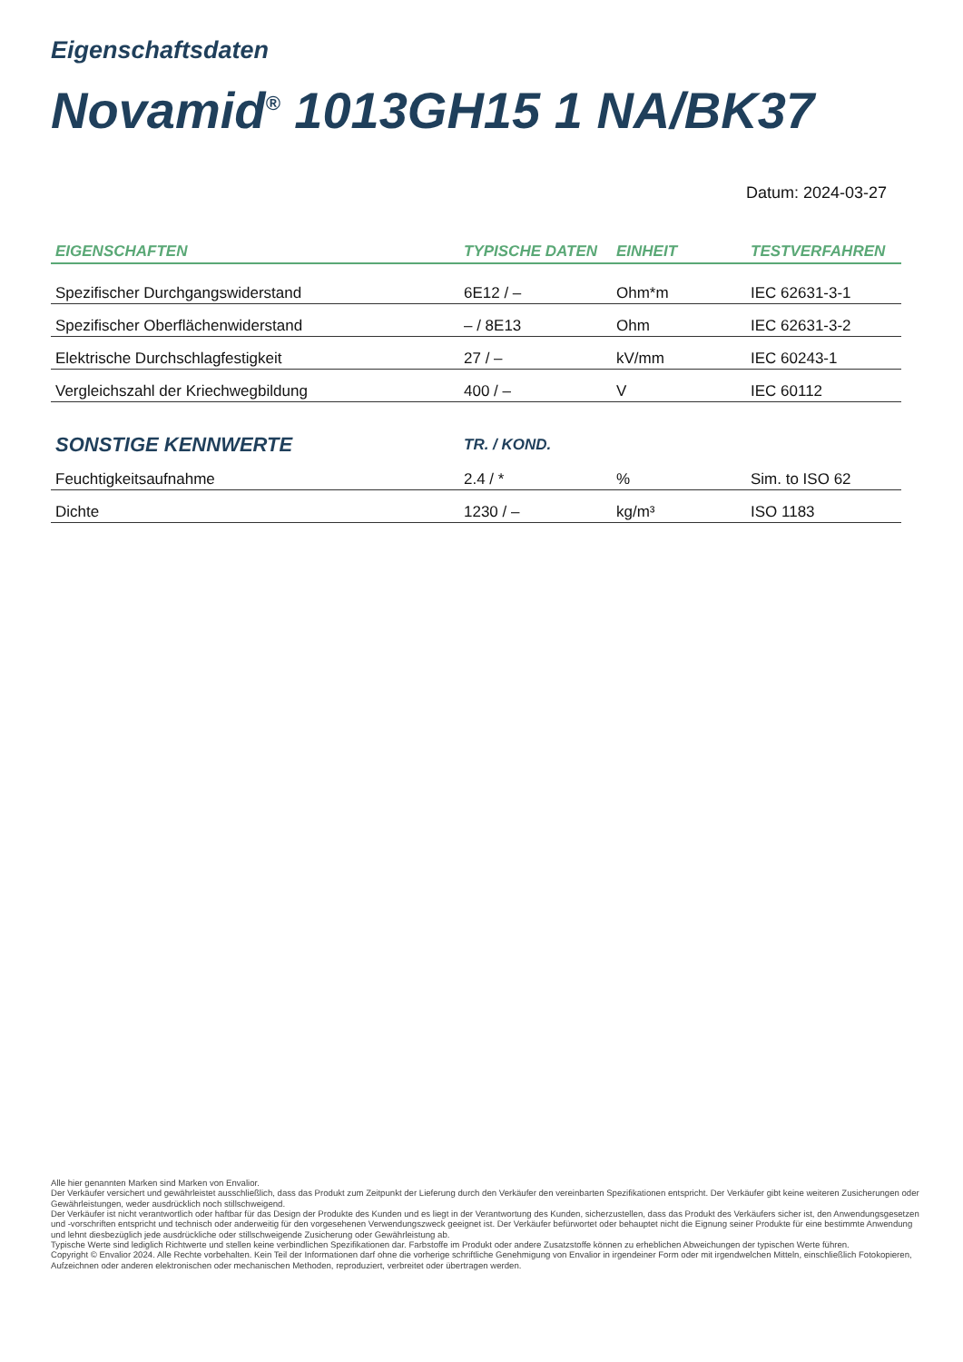Eigenschaftsdaten
Novamid<sup>®</sup> 1013GH15 1 NA/BK37
Datum: 2024-03-27
| EIGENSCHAFTEN | TYPISCHE DATEN | EINHEIT | TESTVERFAHREN |
| --- | --- | --- | --- |
| Spezifischer Durchgangswiderstand | 6E12 / – | Ohm*m | IEC 62631-3-1 |
| Spezifischer Oberflächenwiderstand | – / 8E13 | Ohm | IEC 62631-3-2 |
| Elektrische Durchschlagfestigkeit | 27 / – | kV/mm | IEC 60243-1 |
| Vergleichszahl der Kriechwegbildung | 400 / – | V | IEC 60112 |
| SONSTIGE KENNWERTE | TR. / KOND. | | |
| Feuchtigkeitsaufnahme | 2.4 / * | % | Sim. to ISO 62 |
| Dichte | 1230 / – | kg/m³ | ISO 1183 |
Alle hier genannten Marken sind Marken von Envalior.
Der Verkäufer versichert und gewährleistet ausschließlich, dass das Produkt zum Zeitpunkt der Lieferung durch den Verkäufer den vereinbarten Spezifikationen entspricht. Der Verkäufer gibt keine weiteren Zusicherungen oder Gewährleistungen, weder ausdrücklich noch stillschweigend.
Der Verkäufer ist nicht verantwortlich oder haftbar für das Design der Produkte des Kunden und es liegt in der Verantwortung des Kunden, sicherzustellen, dass das Produkt des Verkäufers sicher ist, den Anwendungsgesetzen und -vorschriften entspricht und technisch oder anderweitig für den vorgesehenen Verwendungszweck geeignet ist. Der Verkäufer befürwortet oder behauptet nicht die Eignung seiner Produkte für eine bestimmte Anwendung und lehnt diesbezüglich jede ausdrückliche oder stillschweigende Zusicherung oder Gewährleistung ab.
Typische Werte sind lediglich Richtwerte und stellen keine verbindlichen Spezifikationen dar. Farbstoffe im Produkt oder andere Zusatzstoffe können zu erheblichen Abweichungen der typischen Werte führen.
Copyright © Envalior 2024. Alle Rechte vorbehalten. Kein Teil der Informationen darf ohne die vorherige schriftliche Genehmigung von Envalior in irgendeiner Form oder mit irgendwelchen Mitteln, einschließlich Fotokopieren, Aufzeichnen oder anderen elektronischen oder mechanischen Methoden, reproduziert, verbreitet oder übertragen werden.